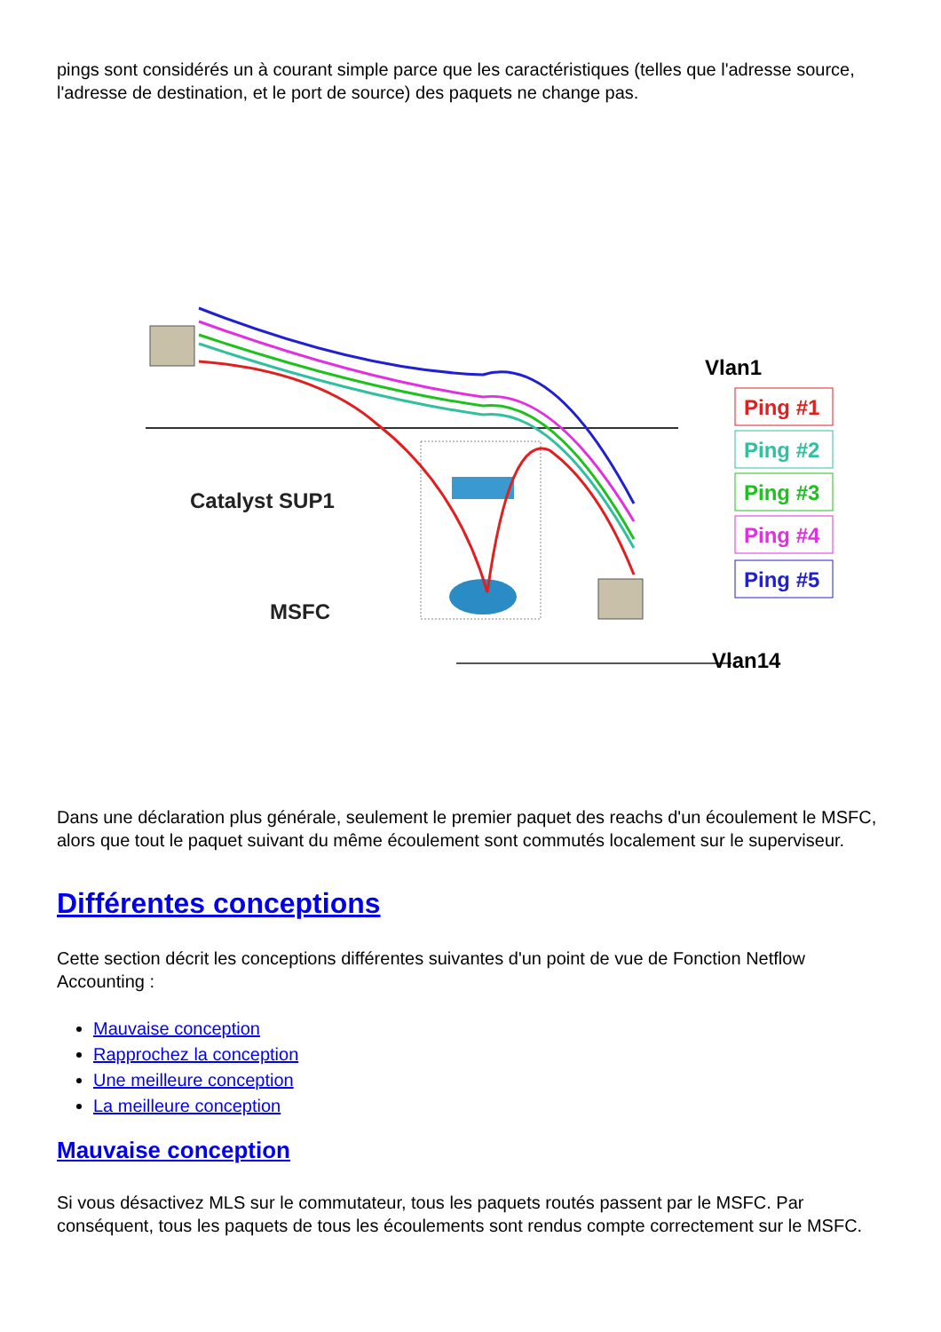pings sont considérés un à courant simple parce que les caractéristiques (telles que l'adresse source, l'adresse de destination, et le port de source) des paquets ne change pas.
Catalyst SUP1
MSFC
Vlan1
Vlan14
Ping #1
Ping #2
Ping #3
Ping #4
Ping #5
Dans une déclaration plus générale, seulement le premier paquet des reachs d'un écoulement le MSFC, alors que tout le paquet suivant du même écoulement sont commutés localement sur le superviseur.
Différentes conceptions
Cette section décrit les conceptions différentes suivantes d'un point de vue de Fonction Netflow Accounting :
Mauvaise conception
Rapprochez la conception
Une meilleure conception
La meilleure conception
Mauvaise conception
Si vous désactivez MLS sur le commutateur, tous les paquets routés passent par le MSFC. Par conséquent, tous les paquets de tous les écoulements sont rendus compte correctement sur le MSFC.